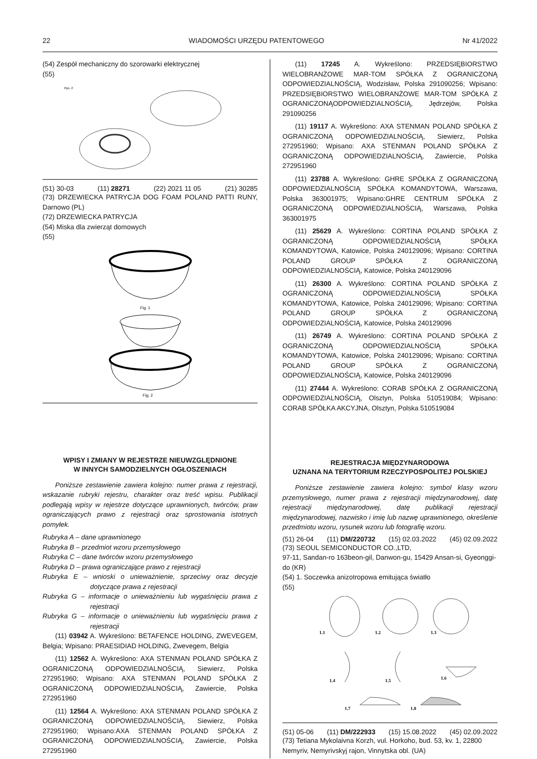22 WIADOMOŚCI URZĘDU PATENTOWEGO Nr 41/2022
(54) Zespół mechaniczny do szorowarki elektrycznej
(55)
Rys. 2
(51) 30-03 (11) 28271 (22) 2021 11 05 (21) 30285
(73) DRZEWIECKA PATRYCJA DOG FOAM POLAND PATTI RUNY, Darnowo (PL)
(72) DRZEWIECKA PATRYCJA
(54) Miska dla zwierząt domowych
(55)
Fig. 1
Fig. 2
WPISY I ZMIANY W REJESTRZE NIEUWZGLĘDNIONE
W INNYCH SAMODZIELNYCH OGŁOSZENIACH
Poniższe zestawienie zawiera kolejno: numer prawa z rejestracji, wskazanie rubryki rejestru, charakter oraz treść wpisu. Publikacji podlegają wpisy w rejestrze dotyczące uprawnionych, twórców, praw ograniczających prawo z rejestracji oraz sprostowania istotnych pomyłek.
Rubryka A – dane uprawnionego
Rubryka B – przedmiot wzoru przemysłowego
Rubryka C – dane twórców wzoru przemysłowego
Rubryka D – prawa ograniczające prawo z rejestracji
Rubryka E – wnioski o unieważnienie, sprzeciwy oraz decyzje dotyczące prawa z rejestracji
Rubryka G – informacje o unieważnieniu lub wygaśnięciu prawa z rejestracji
Rubryka G – informacje o unieważnieniu lub wygaśnięciu prawa z rejestracji
(11) 03942 A. Wykreślono: BETAFENCE HOLDING, ZWEVEGEM, Belgia; Wpisano: PRAESIDIAD HOLDING, Zwevegem, Belgia
(11) 12562 A. Wykreślono: AXA STENMAN POLAND SPÓŁKA Z OGRANICZONĄ ODPOWIEDZIALNOŚCIĄ, Siewierz, Polska 272951960; Wpisano: AXA STENMAN POLAND SPÓŁKA Z OGRANICZONĄ ODPOWIEDZIALNOŚCIĄ, Zawiercie, Polska 272951960
(11) 12564 A. Wykreślono: AXA STENMAN POLAND SPÓŁKA Z OGRANICZONĄ ODPOWIEDZIALNOŚCIĄ, Siewierz, Polska 272951960; Wpisano:AXA STENMAN POLAND SPÓŁKA Z OGRANICZONĄ ODPOWIEDZIALNOŚCIĄ, Zawiercie, Polska 272951960
(11) 17245 A. Wykreślono: PRZEDSIĘBIORSTWO WIELOBRANŻOWE MAR-TOM SPÓŁKA Z OGRANICZONĄ ODPOWIEDZIALNOŚCIĄ, Wodzisław, Polska 291090256; Wpisano: PRZEDSIĘBIORSTWO WIELOBRANŻOWE MAR-TOM SPÓŁKA Z OGRANICZONĄODPOWIEDZIALNOŚCIĄ, Jędrzejów, Polska 291090256
(11) 19117 A. Wykreślono: AXA STENMAN POLAND SPÓŁKA Z OGRANICZONĄ ODPOWIEDZIALNOŚCIĄ, Siewierz, Polska 272951960; Wpisano: AXA STENMAN POLAND SPÓŁKA Z OGRANICZONĄ ODPOWIEDZIALNOŚCIĄ, Zawiercie, Polska 272951960
(11) 23788 A. Wykreślono: GHRE SPÓŁKA Z OGRANICZONĄ ODPOWIEDZIALNOŚCIĄ SPÓŁKA KOMANDYTOWA, Warszawa, Polska 363001975; Wpisano:GHRE CENTRUM SPÓŁKA Z OGRANICZONĄ ODPOWIEDZIALNOŚCIĄ, Warszawa, Polska 363001975
(11) 25629 A. Wykreślono: CORTINA POLAND SPÓŁKA Z OGRANICZONĄ ODPOWIEDZIALNOŚCIĄ SPÓŁKA KOMANDYTOWA, Katowice, Polska 240129096; Wpisano: CORTINA POLAND GROUP SPÓŁKA Z OGRANICZONĄ ODPOWIEDZIALNOŚCIĄ, Katowice, Polska 240129096
(11) 26300 A. Wykreślono: CORTINA POLAND SPÓŁKA Z OGRANICZONĄ ODPOWIEDZIALNOŚCIĄ SPÓŁKA KOMANDYTOWA, Katowice, Polska 240129096; Wpisano: CORTINA POLAND GROUP SPÓŁKA Z OGRANICZONĄ ODPOWIEDZIALNOŚCIĄ, Katowice, Polska 240129096
(11) 26749 A. Wykreślono: CORTINA POLAND SPÓŁKA Z OGRANICZONĄ ODPOWIEDZIALNOŚCIĄ SPÓŁKA KOMANDYTOWA, Katowice, Polska 240129096; Wpisano: CORTINA POLAND GROUP SPÓŁKA Z OGRANICZONĄ ODPOWIEDZIALNOŚCIĄ, Katowice, Polska 240129096
(11) 27444 A. Wykreślono: CORAB SPÓŁKA Z OGRANICZONĄ ODPOWIEDZIALNOŚCIĄ, Olsztyn, Polska 510519084; Wpisano: CORAB SPÓŁKA AKCYJNA, Olsztyn, Polska 510519084
REJESTRACJA MIĘDZYNARODOWA
UZNANA NA TERYTORIUM RZECZYPOSPOLITEJ POLSKIEJ
Poniższe zestawienie zawiera kolejno: symbol klasy wzoru przemysłowego, numer prawa z rejestracji międzynarodowej, datę rejestracji międzynarodowej, datę publikacji rejestracji międzynarodowej, nazwisko i imię lub nazwę uprawnionego, określenie przedmiotu wzoru, rysunek wzoru lub fotografię wzoru.
(51) 26-04 (11) DM/220732 (15) 02.03.2022 (45) 02.09.2022
(73) SEOUL SEMICONDUCTOR CO.,LTD,
97-11, Sandan-ro 163beon-gil, Danwon-gu, 15429 Ansan-si, Gyeonggi-do (KR)
(54) 1. Soczewka anizotropowa emitująca światło
(55)
1.1
1.2
1.3
1.4
1.5
1.6
1.7
1.8
(51) 05-06 (11) DM/222933 (15) 15.08.2022 (45) 02.09.2022
(73) Tetiana Mykolaivna Korzh, vul. Horkoho, bud. 53, kv. 1, 22800 Nemyriv, Nemyrivskyj rajon, Vinnytska obl. (UA)